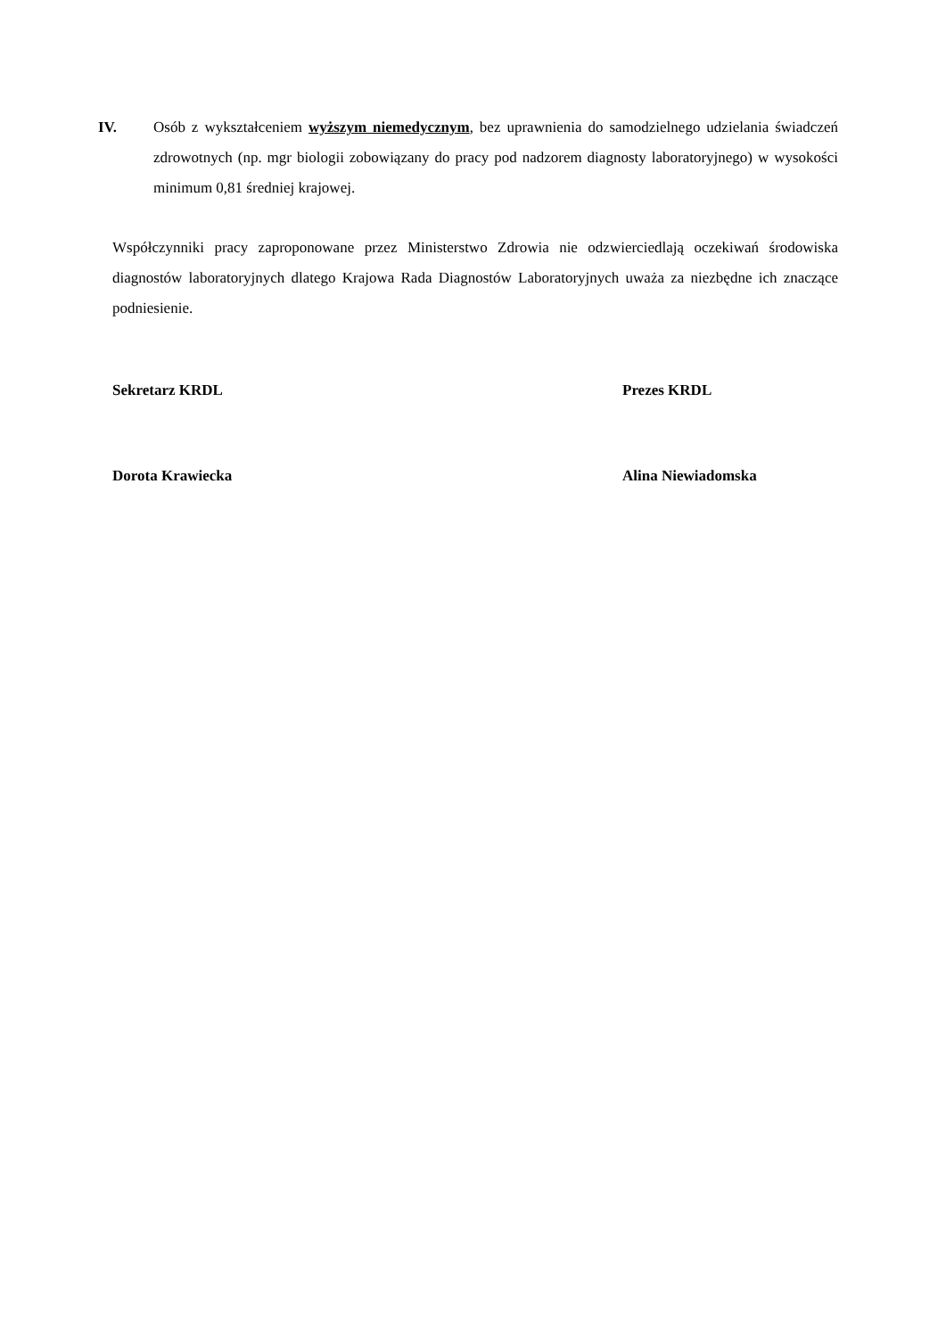IV. Osób z wykształceniem wyższym niemedycznym, bez uprawnienia do samodzielnego udzielania świadczeń zdrowotnych (np. mgr biologii zobowiązany do pracy pod nadzorem diagnosty laboratoryjnego) w wysokości minimum 0,81 średniej krajowej.
Współczynniki pracy zaproponowane przez Ministerstwo Zdrowia nie odzwierciedlają oczekiwań środowiska diagnostów laboratoryjnych dlatego Krajowa Rada Diagnostów Laboratoryjnych uważa za niezbędne ich znaczące podniesienie.
Sekretarz KRDL Prezes KRDL
Dorota Krawiecka Alina Niewiadomska